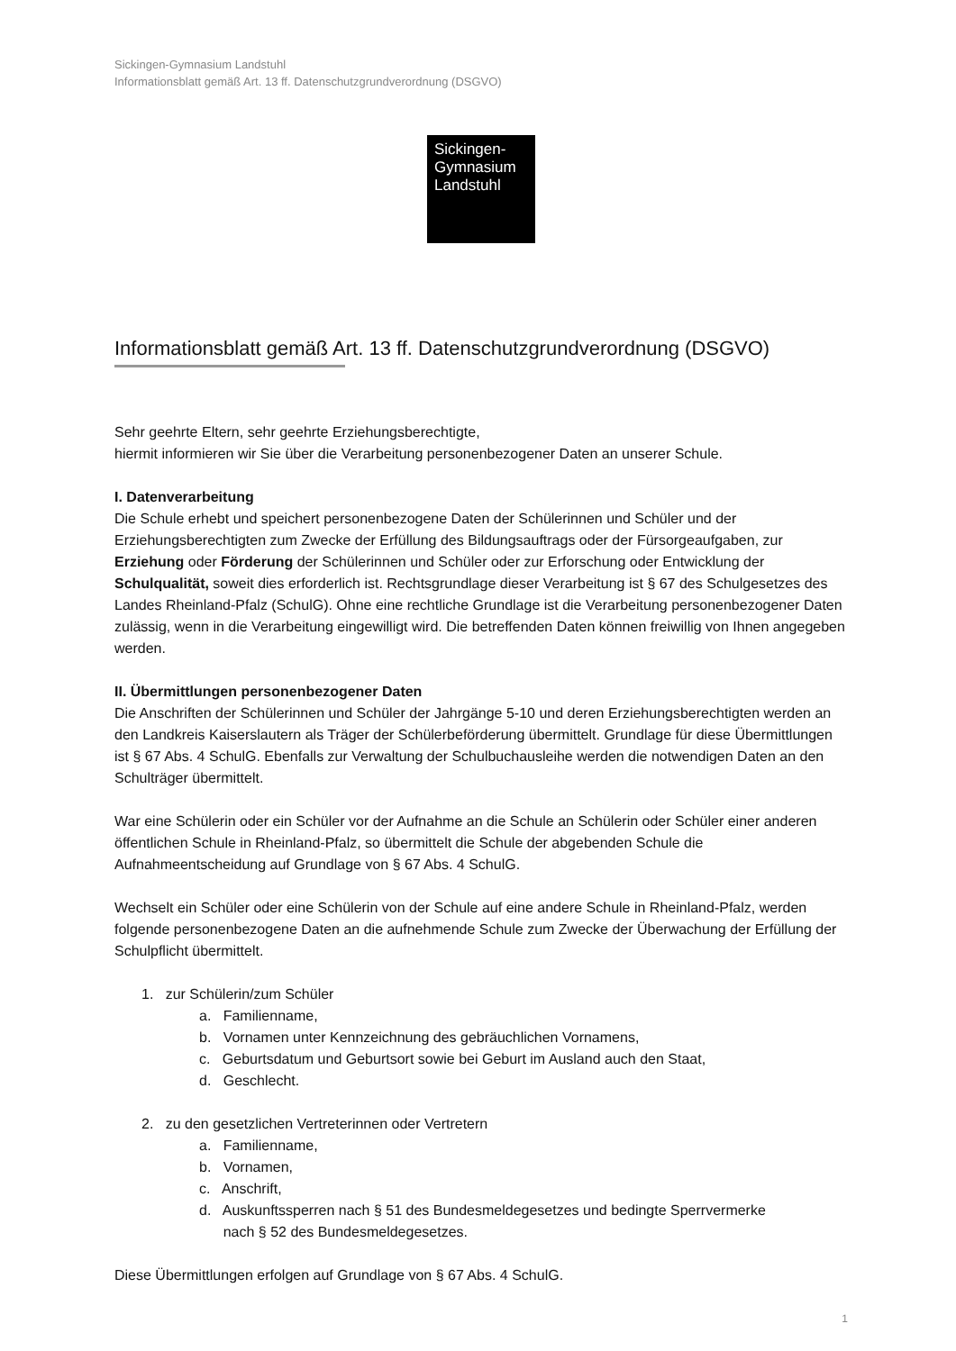Sickingen-Gymnasium Landstuhl
Informationsblatt gemäß Art. 13 ff. Datenschutzgrundverordnung (DSGVO)
Sickingen-
Gymnasium
Landstuhl
Informationsblatt gemäß Art. 13 ff. Datenschutzgrundverordnung (DSGVO)
Sehr geehrte Eltern, sehr geehrte Erziehungsberechtigte,
hiermit informieren wir Sie über die Verarbeitung personenbezogener Daten an unserer Schule.
I. Datenverarbeitung
Die Schule erhebt und speichert personenbezogene Daten der Schülerinnen und Schüler und der Erziehungsberechtigten zum Zwecke der Erfüllung des Bildungsauftrags oder der Fürsorgeaufgaben, zur Erziehung oder Förderung der Schülerinnen und Schüler oder zur Erforschung oder Entwicklung der Schulqualität, soweit dies erforderlich ist. Rechtsgrundlage dieser Verarbeitung ist § 67 des Schulgesetzes des Landes Rheinland-Pfalz (SchulG). Ohne eine rechtliche Grundlage ist die Verarbeitung personenbezogener Daten zulässig, wenn in die Verarbeitung eingewilligt wird. Die betreffenden Daten können freiwillig von Ihnen angegeben werden.
II. Übermittlungen personenbezogener Daten
Die Anschriften der Schülerinnen und Schüler der Jahrgänge 5-10 und deren Erziehungsberechtigten werden an den Landkreis Kaiserslautern als Träger der Schülerbeförderung übermittelt. Grundlage für diese Übermittlungen ist § 67 Abs. 4 SchulG. Ebenfalls zur Verwaltung der Schulbuchausleihe werden die notwendigen Daten an den Schulträger übermittelt.
War eine Schülerin oder ein Schüler vor der Aufnahme an die Schule an Schülerin oder Schüler einer anderen öffentlichen Schule in Rheinland-Pfalz, so übermittelt die Schule der abgebenden Schule die Aufnahmeentscheidung auf Grundlage von § 67 Abs. 4 SchulG.
Wechselt ein Schüler oder eine Schülerin von der Schule auf eine andere Schule in Rheinland-Pfalz, werden folgende personenbezogene Daten an die aufnehmende Schule zum Zwecke der Überwachung der Erfüllung der Schulpflicht übermittelt.
1. zur Schülerin/zum Schüler
a. Familienname,
b. Vornamen unter Kennzeichnung des gebräuchlichen Vornamens,
c. Geburtsdatum und Geburtsort sowie bei Geburt im Ausland auch den Staat,
d. Geschlecht.
2. zu den gesetzlichen Vertreterinnen oder Vertretern
a. Familienname,
b. Vornamen,
c. Anschrift,
d. Auskunftssperren nach § 51 des Bundesmeldegesetzes und bedingte Sperrvermerke
nach § 52 des Bundesmeldegesetzes.
Diese Übermittlungen erfolgen auf Grundlage von § 67 Abs. 4 SchulG.
1